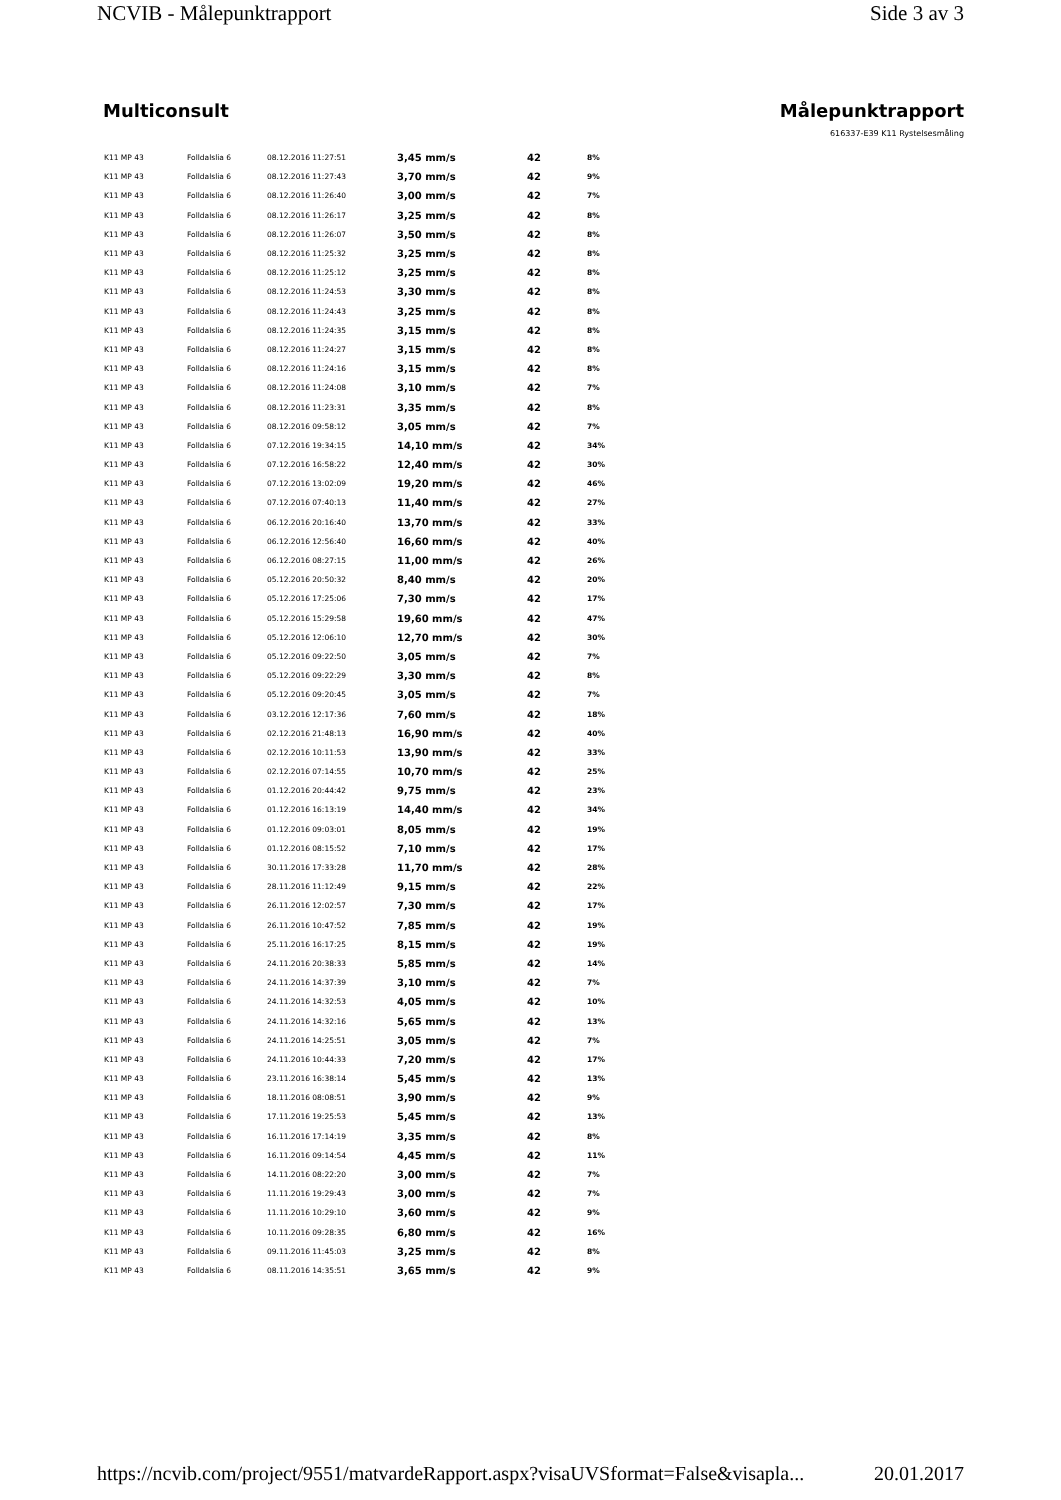NCVIB - Målepunktrapport Side 3 av 3
Multiconsult Målepunktrapport
616337-E39 K11 Rystelsesmåling
| K11 MP 43 | Folldalslia 6 | 08.12.2016 11:27:51 | 3,45 mm/s | 42 | 8% |
| K11 MP 43 | Folldalslia 6 | 08.12.2016 11:27:43 | 3,70 mm/s | 42 | 9% |
| K11 MP 43 | Folldalslia 6 | 08.12.2016 11:26:40 | 3,00 mm/s | 42 | 7% |
| K11 MP 43 | Folldalslia 6 | 08.12.2016 11:26:17 | 3,25 mm/s | 42 | 8% |
| K11 MP 43 | Folldalslia 6 | 08.12.2016 11:26:07 | 3,50 mm/s | 42 | 8% |
| K11 MP 43 | Folldalslia 6 | 08.12.2016 11:25:32 | 3,25 mm/s | 42 | 8% |
| K11 MP 43 | Folldalslia 6 | 08.12.2016 11:25:12 | 3,25 mm/s | 42 | 8% |
| K11 MP 43 | Folldalslia 6 | 08.12.2016 11:24:53 | 3,30 mm/s | 42 | 8% |
| K11 MP 43 | Folldalslia 6 | 08.12.2016 11:24:43 | 3,25 mm/s | 42 | 8% |
| K11 MP 43 | Folldalslia 6 | 08.12.2016 11:24:35 | 3,15 mm/s | 42 | 8% |
| K11 MP 43 | Folldalslia 6 | 08.12.2016 11:24:27 | 3,15 mm/s | 42 | 8% |
| K11 MP 43 | Folldalslia 6 | 08.12.2016 11:24:16 | 3,15 mm/s | 42 | 8% |
| K11 MP 43 | Folldalslia 6 | 08.12.2016 11:24:08 | 3,10 mm/s | 42 | 7% |
| K11 MP 43 | Folldalslia 6 | 08.12.2016 11:23:31 | 3,35 mm/s | 42 | 8% |
| K11 MP 43 | Folldalslia 6 | 08.12.2016 09:58:12 | 3,05 mm/s | 42 | 7% |
| K11 MP 43 | Folldalslia 6 | 07.12.2016 19:34:15 | 14,10 mm/s | 42 | 34% |
| K11 MP 43 | Folldalslia 6 | 07.12.2016 16:58:22 | 12,40 mm/s | 42 | 30% |
| K11 MP 43 | Folldalslia 6 | 07.12.2016 13:02:09 | 19,20 mm/s | 42 | 46% |
| K11 MP 43 | Folldalslia 6 | 07.12.2016 07:40:13 | 11,40 mm/s | 42 | 27% |
| K11 MP 43 | Folldalslia 6 | 06.12.2016 20:16:40 | 13,70 mm/s | 42 | 33% |
| K11 MP 43 | Folldalslia 6 | 06.12.2016 12:56:40 | 16,60 mm/s | 42 | 40% |
| K11 MP 43 | Folldalslia 6 | 06.12.2016 08:27:15 | 11,00 mm/s | 42 | 26% |
| K11 MP 43 | Folldalslia 6 | 05.12.2016 20:50:32 | 8,40 mm/s | 42 | 20% |
| K11 MP 43 | Folldalslia 6 | 05.12.2016 17:25:06 | 7,30 mm/s | 42 | 17% |
| K11 MP 43 | Folldalslia 6 | 05.12.2016 15:29:58 | 19,60 mm/s | 42 | 47% |
| K11 MP 43 | Folldalslia 6 | 05.12.2016 12:06:10 | 12,70 mm/s | 42 | 30% |
| K11 MP 43 | Folldalslia 6 | 05.12.2016 09:22:50 | 3,05 mm/s | 42 | 7% |
| K11 MP 43 | Folldalslia 6 | 05.12.2016 09:22:29 | 3,30 mm/s | 42 | 8% |
| K11 MP 43 | Folldalslia 6 | 05.12.2016 09:20:45 | 3,05 mm/s | 42 | 7% |
| K11 MP 43 | Folldalslia 6 | 03.12.2016 12:17:36 | 7,60 mm/s | 42 | 18% |
| K11 MP 43 | Folldalslia 6 | 02.12.2016 21:48:13 | 16,90 mm/s | 42 | 40% |
| K11 MP 43 | Folldalslia 6 | 02.12.2016 10:11:53 | 13,90 mm/s | 42 | 33% |
| K11 MP 43 | Folldalslia 6 | 02.12.2016 07:14:55 | 10,70 mm/s | 42 | 25% |
| K11 MP 43 | Folldalslia 6 | 01.12.2016 20:44:42 | 9,75 mm/s | 42 | 23% |
| K11 MP 43 | Folldalslia 6 | 01.12.2016 16:13:19 | 14,40 mm/s | 42 | 34% |
| K11 MP 43 | Folldalslia 6 | 01.12.2016 09:03:01 | 8,05 mm/s | 42 | 19% |
| K11 MP 43 | Folldalslia 6 | 01.12.2016 08:15:52 | 7,10 mm/s | 42 | 17% |
| K11 MP 43 | Folldalslia 6 | 30.11.2016 17:33:28 | 11,70 mm/s | 42 | 28% |
| K11 MP 43 | Folldalslia 6 | 28.11.2016 11:12:49 | 9,15 mm/s | 42 | 22% |
| K11 MP 43 | Folldalslia 6 | 26.11.2016 12:02:57 | 7,30 mm/s | 42 | 17% |
| K11 MP 43 | Folldalslia 6 | 26.11.2016 10:47:52 | 7,85 mm/s | 42 | 19% |
| K11 MP 43 | Folldalslia 6 | 25.11.2016 16:17:25 | 8,15 mm/s | 42 | 19% |
| K11 MP 43 | Folldalslia 6 | 24.11.2016 20:38:33 | 5,85 mm/s | 42 | 14% |
| K11 MP 43 | Folldalslia 6 | 24.11.2016 14:37:39 | 3,10 mm/s | 42 | 7% |
| K11 MP 43 | Folldalslia 6 | 24.11.2016 14:32:53 | 4,05 mm/s | 42 | 10% |
| K11 MP 43 | Folldalslia 6 | 24.11.2016 14:32:16 | 5,65 mm/s | 42 | 13% |
| K11 MP 43 | Folldalslia 6 | 24.11.2016 14:25:51 | 3,05 mm/s | 42 | 7% |
| K11 MP 43 | Folldalslia 6 | 24.11.2016 10:44:33 | 7,20 mm/s | 42 | 17% |
| K11 MP 43 | Folldalslia 6 | 23.11.2016 16:38:14 | 5,45 mm/s | 42 | 13% |
| K11 MP 43 | Folldalslia 6 | 18.11.2016 08:08:51 | 3,90 mm/s | 42 | 9% |
| K11 MP 43 | Folldalslia 6 | 17.11.2016 19:25:53 | 5,45 mm/s | 42 | 13% |
| K11 MP 43 | Folldalslia 6 | 16.11.2016 17:14:19 | 3,35 mm/s | 42 | 8% |
| K11 MP 43 | Folldalslia 6 | 16.11.2016 09:14:54 | 4,45 mm/s | 42 | 11% |
| K11 MP 43 | Folldalslia 6 | 14.11.2016 08:22:20 | 3,00 mm/s | 42 | 7% |
| K11 MP 43 | Folldalslia 6 | 11.11.2016 19:29:43 | 3,00 mm/s | 42 | 7% |
| K11 MP 43 | Folldalslia 6 | 11.11.2016 10:29:10 | 3,60 mm/s | 42 | 9% |
| K11 MP 43 | Folldalslia 6 | 10.11.2016 09:28:35 | 6,80 mm/s | 42 | 16% |
| K11 MP 43 | Folldalslia 6 | 09.11.2016 11:45:03 | 3,25 mm/s | 42 | 8% |
| K11 MP 43 | Folldalslia 6 | 08.11.2016 14:35:51 | 3,65 mm/s | 42 | 9% |
https://ncvib.com/project/9551/matvardeRapport.aspx?visaUVSformat=False&visapla... 20.01.2017